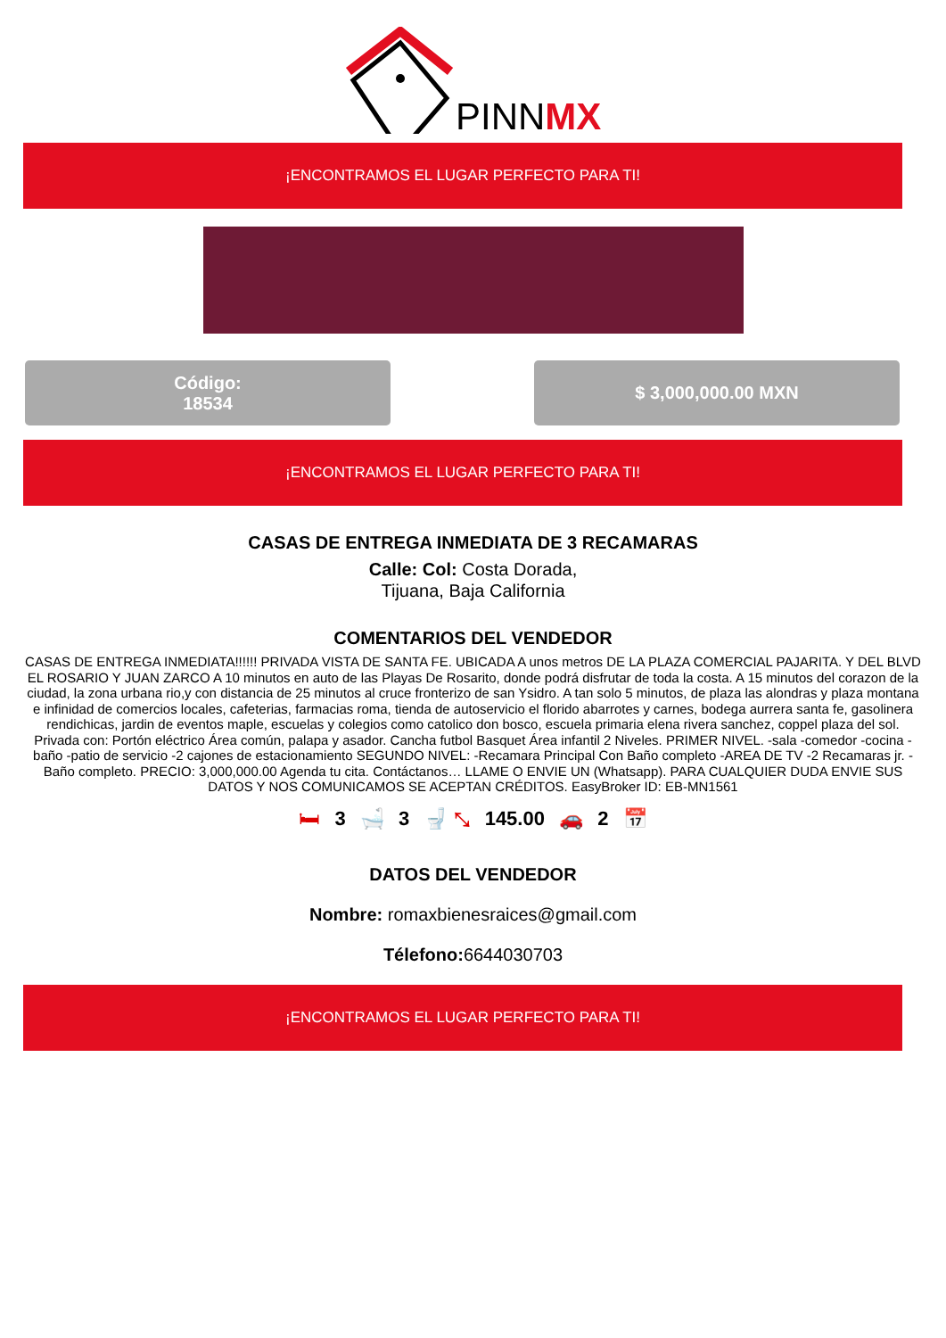PINNMX
¡ENCONTRAMOS EL LUGAR PERFECTO PARA TI!
Código:
18534
$ 3,000,000.00 MXN
¡ENCONTRAMOS EL LUGAR PERFECTO PARA TI!
CASAS DE ENTREGA INMEDIATA DE 3 RECAMARAS
Calle: Col: Costa Dorada,
Tijuana, Baja California
COMENTARIOS DEL VENDEDOR
CASAS DE ENTREGA INMEDIATA!!!!!! PRIVADA VISTA DE SANTA FE. UBICADA A unos metros DE LA PLAZA COMERCIAL PAJARITA. Y DEL BLVD EL ROSARIO Y JUAN ZARCO A 10 minutos en auto de las Playas De Rosarito, donde podrá disfrutar de toda la costa. A 15 minutos del corazon de la ciudad, la zona urbana rio,y con distancia de 25 minutos al cruce fronterizo de san Ysidro. A tan solo 5 minutos, de plaza las alondras y plaza montana e infinidad de comercios locales, cafeterias, farmacias roma, tienda de autoservicio el florido abarrotes y carnes, bodega aurrera santa fe, gasolinera rendichicas, jardin de eventos maple, escuelas y colegios como catolico don bosco, escuela primaria elena rivera sanchez, coppel plaza del sol. Privada con: Portón eléctrico Área común, palapa y asador. Cancha futbol Basquet Área infantil 2 Niveles. PRIMER NIVEL. -sala -comedor -cocina -baño -patio de servicio -2 cajones de estacionamiento SEGUNDO NIVEL: -Recamara Principal Con Baño completo -AREA DE TV -2 Recamaras jr. - Baño completo. PRECIO: 3,000,000.00 Agenda tu cita. Contáctanos… LLAME O ENVIE UN (Whatsapp). PARA CUALQUIER DUDA ENVIE SUS DATOS Y NOS COMUNICAMOS SE ACEPTAN CRÉDITOS. EasyBroker ID: EB-MN1561
🛏 3 🛁 3 🚽 ⤡ 145.00 🚗 2 📅
DATOS DEL VENDEDOR
Nombre: romaxbienesraices@gmail.com
Télefono: 6644030703
¡ENCONTRAMOS EL LUGAR PERFECTO PARA TI!